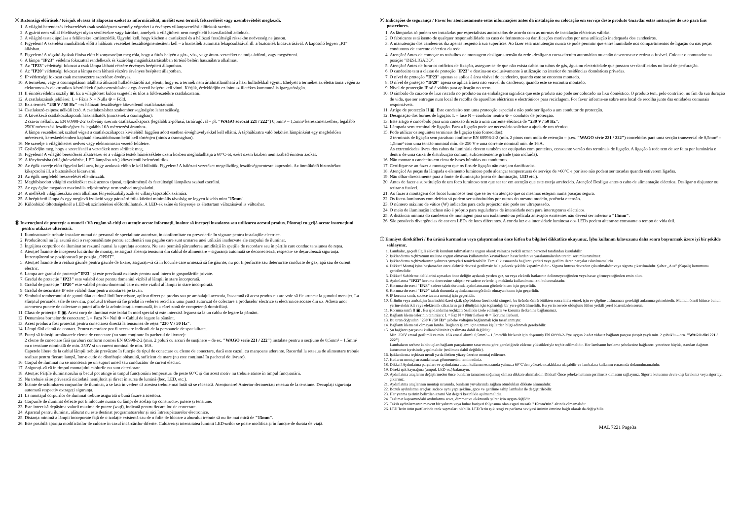Ⓗ Biztonsági előírások / Kérjük olvassa át alaposan ezeket az információkat, mielőtt ezen termék felszerelését vagy üzembevételét megkezdi.
1. A világító berendezés felszerelését csak szakképzett személy végezheti a érvényes villanyszerelési előírások szerint.
2. A gyártó nem vállal felelősséget olyan sérülésekre vagy károkra, amelyek a világítótest nem megfelelő használatából adódnak.
3. A világító testek ápolása a felületekre korlátozódik. Ügyelni kell, hogy közben a csatlakozó és a hálózati feszültségű részekbe nedvesség ne jusson.
4. Figyelem! A szerelési munkálatok előtt a hálózati vezetéket feszültségmentesíteni kell – a biztosíték automata lekapcsolásával ill. a biztosíték kicsavarásával. A kapcsoló legyen „KI“ állásban.
5. Figyelem! A rögzítő-lyukak fúrása előtt bizonyosodjon meg róla, hogy a fúrás helyén a gáz-, víz-, vagy áram- vezetéket ne tudja átfúrni, vagy megsérteni.
6. A lámpa "IP23" védelmi fokozattal rendelkezik és kizárólag magánháztartásokban történő beltéri használatra alkalmas.
7. Az "IP23" védettségi fokozat a csak lámpa látható részére érvényes beépített állapotban.
8. Az "IP20" védettségi fokozat a lámpa nem látható részére érvényes beépített állapotban.
9. IP védettségi fokozat csak mennyezetre szerelésre érvényes.
10. A terméken, vagy a csomagoláson található áthúzott hulladéktároló azt jelenti, hogy ez a termék nem ártalmatlanítható a házi hulladékkal együtt. Ehelyett a terméket az élettartama végén az elektromos és elektronikus készülékek újrahasznosításának egy átvevő helyére kell vinni. Kérjük, érdeklődjön ez iránt az illetékes kommunális igazgatóságán.
11. II érintésvédelmi osztály ▣. Ez a világítótest külön szigetelt és tilos a földvezetékre csatlakoztatni.
12. A csatlakozások jelölései: L = Fázis N = Nulla ⊕ = Föld.
13. Ez a termék "230 V / 50 Hz" –es hálózati feszültségre közvetlenül csatlakoztatható.
14. Csatlakozó-csipesz nélküli izzó. A csatlakozáshoz szakember segítségére lehet szükség.
15. A következő csatlakozókapcsok használhatók (nincsenek a csomagban):
2 csavar nélküli, az EN 60998-2-2 szabvány szerinti csatlakozókapocs (legalább 2-pólusú, tartórugóval – pl. "WAGO sorozat 221 / 222") 0,5mm² – 1,5mm² keresztmetszethez, legalább 250V méretezési feszültséghez és legalább 16A méretezési áramhoz.
A lámpa vezetékeinek szabad végeit a csatlakozókapocs kivitelétől függően adott esetben érvéghüvelyekkel kell ellátni. A táphálózatra való bekötést lámpánként egy megfelelően méretezett, kereskedelemben kapható elosztódobozon belül kell történjen (nincs a csomagban).
16. Ne szerelje a világítótestet nedves vagy elektromosan vezető felületre.
17. Győződjön meg, hogy a szerelésnél a vezetékek nem sérültek meg.
18. Figyelem! A világító berendezés alkatrészei és a világító testek hőmérséklete üzem közben meghaladhatja a 60°C-ot, ezért üzem közben nem szabad érinteni azokat.
19. A fényforrásba (világítóeszközbe, LED lámpába stb.) közvetlenül belenézni tilos.
20. Az égők cseréje előtt figyelni kell arra, hogy azoknak előbb le kell hűlniük. Figyelem! A hálózati vezetéket megelőzőleg feszültségmentesre kapcsolni. Az önműködő biztosítékot kikapcsolni ill. a biztosítékot kicsavarni.
21. Az égők megfelelő beszerelését ellenőrizzük.
22. Meghibásodott világító eszközöket csak azonos típusú, teljesítményű és feszültségű lámpákra szabad cserélni.
23. Az egy égőre megadott maximális teljesítményt nem szabad meghaladni.
24. A mellékelt világítóeszköz nem alkalmas fényerőszabályozók és villanykapcsolók számára.
25. A beépíthető lámpa és egy meglevő izoláció vagy párazáró fólia közötti minimális távolság ne legyen kisebb mint "15mm".
26. Különböző töltöttségeknél a LED-ek színletérései előfordulhatnak. A LED-ek színe és fényereje az élettartam változásával is változhat.
Ⓡ Instrucțiuni de protecție a muncii / Vă rugăm să citiți cu atenție aceste informații, înainte să începeți instalarea sau utilizarea acestui produs. Păstrați cu grijă aceste instrucțiuni pentru utilizare ulterioară.
1. Iluminatoarele trebuie instalate numai de personal de specialitate autorizat, în conformitate cu prevederile în vigoare pentru instalațiile electrice.
2. Producătorul nu își asumă nici o responsabilitate pentru accidentări sau pagube care sunt urmarea unei utilizări inadecvate ale corpului de iluminat.
3. Îngrijirea corpurilor de iluminat se rezumă numai la suprafața acestora. Nu este permisă pătrunderea umidității în spațiile de racordare sau în părțile care conduc tensiunea de rețea.
4. Atenție! Înainte de începerea lucrărilor de montaj, se asigură absența tensiunii din cablul de alimentare – siguranța automată se deconectează, respectiv se deșurubează siguranța. Întrerupătorul se poziționează pe poziția „OPRIT".
5. Atenție! Înainte de a realiza găurile pentru găurile de fixare, asigurați-vă că în locurile care urmează să fie găurite, nu pot fi perforate sau deteriorate conducte de gaz, apă sau de curent electric.
6. Lampa are gradul de protecție"IP23" și este prevăzută exclusiv pentru uzul intern în gospodăriile private.
7. Gradul de protecție "IP23" este valabil doar pentru domeniul vizibil al lămpii în stare încorporată.
8. Gradul de protecție "IP20" este valabil pentru domeniul care nu este vizibil al lămpii în stare încorporată.
9. Gradul de securitate IP este valabil doar pentru montarea pe tavan.
10. Simbolul tomberonului de gunoi tăiat cu două linii încrucișate, aplicat direct pe produs sau pe ambalajul acestuia, înseamnă că acest produs nu are voie să fie aruncat la gunoiul menajer. La sfârșitul perioadei sale de serviciu, produsul trebuie să fie predat în vederea reciclării unui punct autorizat de colectare a produselor electrice si electronice scoase din uz. Adresa unor asemenea puncte de colectare o puteți afla de la administrația comunală, în a cărei zonă de competență domiciliați.
11. Clasa de protecție II ▣. Acest corp de iluminat este izolat în mod special și este interzisă legarea sa la un cablu de legare la pământ.
12. Denumirea bornelor de conectare: L = Faza N= Nul ⊕ = Cablul de legare la pământ.
13. Acest produs a fost proiectat pentru conectarea directă la tensiunea de rețea "230 V / 50 Hz".
14. Lămpi fără clemă de contact. Pentru racordare pot fi necesare indicatii de la persoanele de specialitate.
15. Puteți să folosiți următoarele cleme de conectare (nu sunt conținute în pachetul de livrare):
2 cleme de conectare fără șuruburi conform normei EN 60998-2-2 (min. 2 poluri cu arcuri de susținere – de ex. "WAGO serie 221 / 222") instalate pentru o secțiune de 0,5mm² – 1,5mm² cu o tensiune nominală de min. 250V și un curent nominal de min. 16A.
Capetele libere de la cablul lămpii trebuie prevăzute în funcție de tipul de conectare cu cleme de conectare, dacă este cazul, cu manșoane aderente. Racordul la rețeaua de alimentare trebuie realizat pentru fiecare lampă, într-o cutie de distribuție obișnuită, suficient de mare (nu este conținută în pachetul de livrare).
16. Corpul de iluminat nu se montează pe un suport umed sau conducător de curent electric.
17. Asigurați-vă că în timpul montajului cablurile nu sunt deteriorate.
18. Atenție: Părțile iluminatorului și becul pot atinge în timpul funcționării temperaturi de peste 60°C și din acest motiv nu trebuie atinse în timpul funcționării.
19. Nu trebuie să se privească niciodată nemijlocit și direct în sursa de lumină (bec, LED, etc.).
20. Înainte de schimbarea corpurilor de iluminat, a se lasa în vedere că acestea trebuie mai întâi să se răcească. Atenționare! Anterior deconectați rețeaua de la tensiune. Decuplați siguranța automată respectiv extrageți siguranța.
21. La montajul corpurilor de iluminat trebuie asigurată o bună fixare a acestora.
22. Corpurile de iluminat defecte pot fi înlocuite numai cu lămpi de același tip constructiv, putere și tensiune.
23. Este interzisă depășirea valorii maxime de putere (wați), indicată pentru fiecare loc de conectare.
24. Aparatul pentru iluminat, alăturat nu este destinat programatoarelor și nici întrerupătoarelor electronice.
25. Distanța minimă a lămpii încorporate față de o izolație existentă sau de o folie de blocare a aburului trebuie să nu fie mai mică de "15mm".
26. Este posibilă apariția modificărilor de culoare în cazul încărcărilor diferite. Culoarea și intensitatea luminii LED-urilor se poate modifica și în funcție de durata de viață.
Ⓟ Indicações de segurança / Favor ler atenciosamente estas informações antes da instalação ou colocação em serviço deste produto Guardar estas instruções de uso para fins posteriores.
1. As lâmpadas só podem ser instaladas por especialistas autorizados de acordo com as normas de instalação eléctricas válidas.
2. O fabricante está isento de qualquer responsabilidade no caso de ferimentos ou danificações motivados por uma utilização inadequada dos candeeiros.
3. A manutenção dos candeeiros diz apenas respeito à sua superfície. Ao fazer esta manutenção nunca se pode permitir que entre humidade nos compartimentos de ligação ou nas peças condutoras de corrente eléctrica da rede.
4. Atenção! Antes de começar os trabalhos de montagem desligar a tensão da rede -desligar o corta-circuito automático ou então desenroscar e retirar o fusível. Colocar o comutador na posição "DESLIGADO".
5. Atenção! Antes de furar os orifícios de fixação, assegure-se de que não exista cabos ou tubos de gás, água ou electricidade que possam ser danificados no local de perfuração.
6. O candeeiro tem a classe de proteção "IP23" e destina-se exclusivamente à utilização no interior de residências domésticas privadas.
7. O nível de proteção "IP23" apenas se aplica à área visível do candeeiro, quando este se encontra montado.
8. O nível de proteção "IP20" apena se aplica à área não visível do candeeiro, quando este se encontra montado.
9. Nível de protecção IP só é válido para aplicação no tecto.
10. O símbolo do caixote de lixo riscado no produto ou na embalagem significa que este produto não pode ser colocado no lixo doméstico. O produto tem, pelo contrário, no fim da sua duração de vida, que ser entregue num local de recolha de aparelhos eléctricos e electrónicos para reciclagem. Por favor informe-se sobre este local de recolha junto das entidades comunais responsáveis.
11. Artigo de protecção II ▣. Este candeeiro tem uma protecção especial e não pode ser ligado a um condutor de protecção.
12. Designação dos bornes de ligação: L = fase N = condutor neutro ⊕ = condutor de protecção.
13. Este artigo é concebido para uma conexão directa a uma corrente eléctrica de "230 V / 50 Hz".
14. Lâmpada sem terminal de ligação. Para a ligação pode ser necessário solicitar a ajuda de um técnico
15. Pode utilizar os seguintes terminais de ligação (não fornecidos):
2 terminais de ligação sem parafuso conforme EN 60998-2-2 (mín. 2 pinos com mola de retenção – p.ex. "WAGO série 221 / 222") concebidos para uma secção transversal de 0,5mm² – 1,5mm² com uma tensão nominal mín. de 250 V e uma corrente nominal mín. de 16 A.
As extremidades livres dos cabos da luminária devem também ser equipadas com ponteiras, consoante versão dos terminais de ligação. A ligação à rede tem de ser feita por luminária e dentro de uma caixa de distribuição comum, suficientemente grande (não incluída).
16. Não montar o candeeiro em cima de bases húmidas ou condutoras.
17. Certifique-se ao fazer a montagem que os fios de ligação não estejam danificados.
18. Atenção! As peças da lâmpada e elemento luminoso pode alcançar temperaturas de serviço de >60°C e por isso não podem ser tocadas quando estiverem ligadas.
19. Não olhar directamente para a fonte de iluminação (meio de iluminação, LED etc.).
20. Antes de fazer a substituição de um foco luminoso tem que ser ter em atenção que este esteja arrefecido. Atenção! Desligar antes o cabo de alimentação eléctrica. Desligar o disjuntor ou retirar o fusível.
21. Ao fazer a montagem dos focos luminosos tem que se ter em atenção que os mesmos estejam numa posição segura.
22. Os focos luminosos com defeito só podem ser substituídos por outros do mesmo modelo, potência e tensão.
23. O número máximo de vátios (W) indicados para cada projector não pode ser ultrapassado.
24. O meio de iluminação incluso não é próprio para reguladores de intensidade nem para interruptores eléctricos.
25. A distância mínima do candeeiro de montagem para um isolamento ou película antivapor existentes não deverá ser inferior a "15mm".
26. São possíveis divergências de cor em LEDs de lotes diferentes. A cor da luz e a intensidade luminosa dos LEDs podem alterar-se consoante o tempo de vida útil.
Ⓣ Emniyet direktifleri / Bu ürünü kurmadan veya çalıştırmadan önce lütfen bu bilgileri dikkatlice okuyunuz. İşbu kullanım kılavuzunu daha sonra başvurmak üzere iyi bir şekilde saklayınız.
1. Lambalar, geçerli ilgili elektrik kurulum talimatlarına uygun olarak yalnızca yetkili uzman personel tarafından kurulabilir.
2. Işıklandırma teçhizatının usulüne uygun olmayan kullanımdan kaynaklanan hasarlardan ve yaralanmalardan üretici sorumlu tutulmaz.
3. Işıklandırma teçhizatlarının yalnızca yüzeyleri temizlenebilir. Temizlik esnasında bağlantı yerleri veya gerilim ileten parçalar ıslatılmamalıdır.
4. Dikkat! Montaj işine başlamadan önce elektrik devresi gerilimsiz hale gelecek şekilde kapatılmalıdır.- Sigorta kutusu devreden çıkarılmalıdır veya sigorta çıkarılmalıdır. Şalter „Aus" (Kapalı) konumuna getirilmelidir.
5. Dikkat! Sabitleme deliklerini açmadan önce deliğin açılacak yerden gaz, su veya elektrik hatlarının delinmeyeceğinden veya hasar görmeyeceğinden emin olun.
6. Aydınlatma "IP23" koruma derecesine sahiptir ve sadece evlerde iç mekânda kullanılmına izni bulunmaktadır.
7. Koruma derecesi "IP23" sadece takılı durumda aydınlatmanın görünür kısmı için geçerlidir.
8. Koruma derecesi "IP20" takılı durumda aydınlatmanın görünür olmayan kısmı için geçerlidir.
9. IP koruma sınıfı, sadece tavana montaj için geçerlidir.
10. Ürünün veya ambalajın üzerindeki üzeri çizik çöp bidonu üzerindeki simgesi, bu ürünün ömrü bittikten sonra imha etmek için ev çöpüne atılmaması gerektiği anlamına gelmektedir. Mamul, ömrü bitince bunun yerine elektrikli veya elektronik cihazların geri dönüşüm için toplandığı bir yere götürülmelidir. Bu yerin nerede olduğunu lütfen yetkili yerel idarenizden sorun.
11. Koruma sınıfı II ▣ . Bu ışıklandırma teçhizatı özellikle izole edilmiştir ve koruma iletkenine bağlanamaz.
12. Bağlantı klemenslerinin tanımları: L = Faz N = Nötr iletken ⊕ = Koruma iletkeni.
13. Bu ürün doğrudan "230 V / 50 Hz" şebeke voltajına bağlanmak için tasarlanmıştır.
14. Bağlantı klemensi olmayan lamba. Bağlantı işlemi için uzman kişilerden bilgi edinmek gerekebilir.
15. Şu bağlantı parçasını kullanabilirsiniz (teslimata dahil değildir):
Min. 250V emsal gerilimli ve min. 16A emsal akımlı 0,5mm² – 1,5mm²lik bir kesit için döşenmiş EN 60998-2-2'ye uygun 2 adet vidasız bağlantı parçası (tespit yaylı min. 2 çubuklu – örn. "WAGO dizi 221 / 222").
Lambaların serbest kablo uçları bağlantı parçalarının tasarımına göre gerektiğinde ekleme yüksükleriyle teçhiz edilmelidir. Her lambanın besleme şebekesine bağlantısı yeterince büyük, standart dağıtım kutusunun içerisinde yapılmalıdır (teslimata dahil değildir).
16. Işıklandırma teçhizatı nemli ya da iletken yüzey üzerine montaj edilemez.
17. Hatların montaj sırasında hasar görmemesini temin ediniz.
18. Dikkat! Aydınlatma parçaları ve aydınlatma aracı, kullanım esnasında yalnızca 60°C'den yüksek sıcaklıklara ulaşabilir ve lambalara kullanım esnasında dokunulmamalıdır.
19. Direkt ışık kaynağına (ampul, LED vs.) bakmayın.
20. Aydınlatma araçlarını değiştirmeden önce bunların tamamen soğumuş olması dikkate alınmalıdır. Dikkat! Önce şebeke hattının gerilimsiz olmasını sağlayınız. Sigorta kutusunu devre dışı bırakınız veya sigortayı çıkarınız.
21. Aydınlatma araçlarının montajı sırasında, bunların yuvalarında sağlam oturdukları dikkate alınmalıdır.
22. Bozuk aydınlatma araçları sadece aynı yapı şekline, güce ve gerilime sahip lambalar ile değiştirilebilir.
23. Her yanma yerinin belirtilen azami Vat değeri kesinlikle aşılmamalıdır.
24. Teslimat kapsamındaki aydınlatma aracı, dimmer ve elektronik şalter için uygun değildir.
25. Takılı aydınlatmanın mevcut bir yalıtım veya buhar bariyeri folyosuna olan asgari mesafe "15mm'nin" altında olmamalıdır.
26. LED´lerin ürün partilerinde renk sapmaları olabilir. LED´lerin ışık rengi ve parlama seviyesi ürünün ömrüne bağlı olarak da değişebilir.
MAL 7221 Page3a